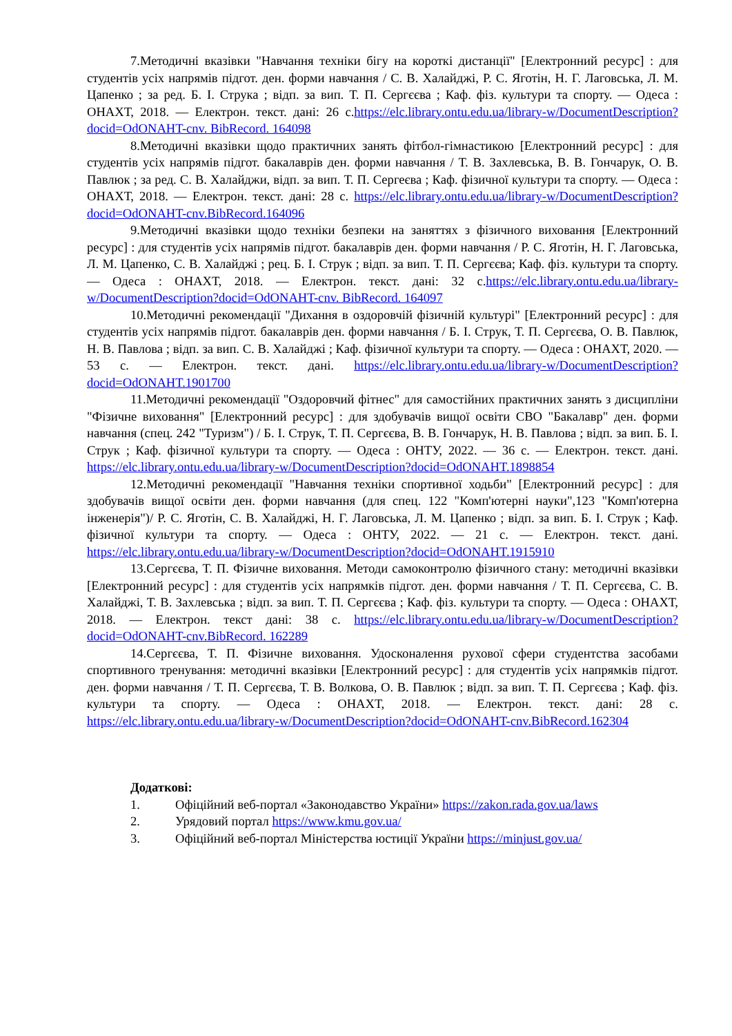7.Методичні вказівки "Навчання техніки бігу на короткі дистанції" [Електронний ресурс] : для студентів усіх напрямів підгот. ден. форми навчання / С. В. Халайджі, Р. С. Яготін, Н. Г. Лаговська, Л. М. Цапенко ; за ред. Б. І. Струка ; відп. за вип. Т. П. Сергєєва ; Каф. фіз. культури та спорту. — Одеса : ОНАХТ, 2018. — Електрон. текст. дані: 26 с.https://elc.library.ontu.edu.ua/library-w/DocumentDescription?docid=OdONAHT-cnv. BibRecord. 164098
8.Методичні вказівки щодо практичних занять фітбол-гімнастикою [Електронний ресурс] : для студентів усіх напрямів підгот. бакалаврів ден. форми навчання / Т. В. Захлевська, В. В. Гончарук, О. В. Павлюк ; за ред. С. В. Халайджи, відп. за вип. Т. П. Сергеєва ; Каф. фізичної культури та спорту. — Одеса : ОНАХТ, 2018. — Електрон. текст. дані: 28 с. https://elc.library.ontu.edu.ua/library-w/DocumentDescription?docid=OdONAHT-cnv.BibRecord.164096
9.Методичні вказівки щодо техніки безпеки на заняттях з фізичного виховання [Електронний ресурс] : для студентів усіх напрямів підгот. бакалаврів ден. форми навчання / Р. С. Яготін, Н. Г. Лаговська, Л. М. Цапенко, С. В. Халайджі ; рец. Б. І. Струк ; відп. за вип. Т. П. Сергєєва; Каф. фіз. культури та спорту. — Одеса : ОНАХТ, 2018. — Електрон. текст. дані: 32 с.https://elc.library.ontu.edu.ua/library-w/DocumentDescription?docid=OdONAHT-cnv. BibRecord. 164097
10.Методичні рекомендації "Дихання в оздоровчій фізичній культурі" [Електронний ресурс] : для студентів усіх напрямів підгот. бакалаврів ден. форми навчання / Б. І. Струк, Т. П. Сергєєва, О. В. Павлюк, Н. В. Павлова ; відп. за вип. С. В. Халайджі ; Каф. фізичної культури та спорту. — Одеса : ОНАХТ, 2020. — 53 с. — Електрон. текст. дані. https://elc.library.ontu.edu.ua/library-w/DocumentDescription?docid=OdONAHT.1901700
11.Методичні рекомендації "Оздоровчий фітнес" для самостійних практичних занять з дисципліни "Фізичне виховання" [Електронний ресурс] : для здобувачів вищої освіти СВО "Бакалавр" ден. форми навчання (спец. 242 "Туризм") / Б. І. Струк, Т. П. Сергєєва, В. В. Гончарук, Н. В. Павлова ; відп. за вип. Б. І. Струк ; Каф. фізичної культури та спорту. — Одеса : ОНТУ, 2022. — 36 с. — Електрон. текст. дані. https://elc.library.ontu.edu.ua/library-w/DocumentDescription?docid=OdONAHT.1898854
12.Методичні рекомендації "Навчання техніки спортивної ходьби" [Електронний ресурс] : для здобувачів вищої освіти ден. форми навчання (для спец. 122 "Комп'ютерні науки",123 "Комп'ютерна інженерія")/ Р. С. Яготін, С. В. Халайджі, Н. Г. Лаговська, Л. М. Цапенко ; відп. за вип. Б. І. Струк ; Каф. фізичної культури та спорту. — Одеса : ОНТУ, 2022. — 21 с. — Електрон. текст. дані. https://elc.library.ontu.edu.ua/library-w/DocumentDescription?docid=OdONAHT.1915910
13.Сергєєва, Т. П. Фізичне виховання. Методи самоконтролю фізичного стану: методичні вказівки [Електронний ресурс] : для студентів усіх напрямків підгот. ден. форми навчання / Т. П. Сергєєва, С. В. Халайджі, Т. В. Захлевська ; відп. за вип. Т. П. Сергєєва ; Каф. фіз. культури та спорту. — Одеса : ОНАХТ, 2018. — Електрон. текст дані: 38 с. https://elc.library.ontu.edu.ua/library-w/DocumentDescription?docid=OdONAHT-cnv.BibRecord. 162289
14.Сергєєва, Т. П. Фізичне виховання. Удосконалення рухової сфери студентства засобами спортивного тренування: методичні вказівки [Електронний ресурс] : для студентів усіх напрямків підгот. ден. форми навчання / Т. П. Сергєєва, Т. В. Волкова, О. В. Павлюк ; відп. за вип. Т. П. Сергєєва ; Каф. фіз. культури та спорту. — Одеса : ОНАХТ, 2018. — Електрон. текст. дані: 28 с. https://elc.library.ontu.edu.ua/library-w/DocumentDescription?docid=OdONAHT-cnv.BibRecord.162304
Додаткові:
1. Офіційний веб-портал «Законодавство України» https://zakon.rada.gov.ua/laws
2. Урядовий портал https://www.kmu.gov.ua/
3. Офіційний веб-портал Міністерства юстиції України https://minjust.gov.ua/